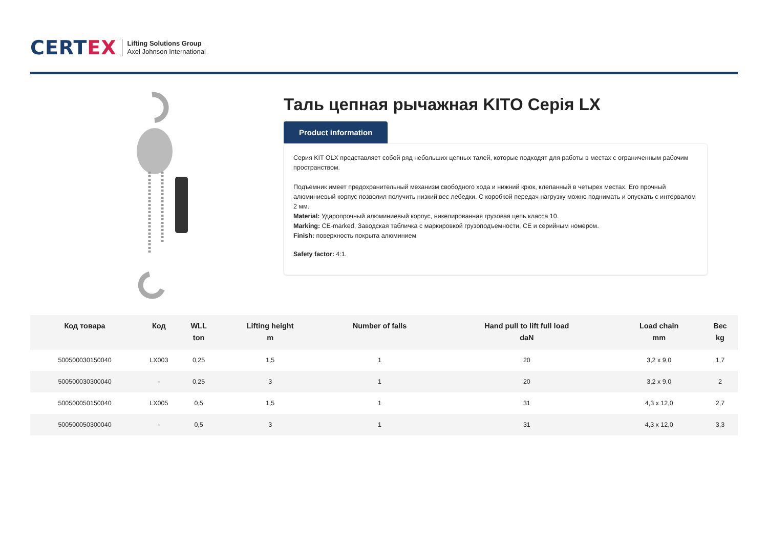CERTEX
Lifting Solutions Group
Axel Johnson International
Таль цепная рычажная KITO Серія LX
Product information
Серия KIT OLX представляет собой ряд небольших цепных талей, которые подходят для работы в местах с ограниченным рабочим пространством.
Подъемник имеет предохранительный механизм свободного хода и нижний крюк, клепанный в четырех местах. Его прочный алюминиевый корпус позволил получить низкий вес лебедки. С коробкой передач нагрузку можно поднимать и опускать с интервалом 2 мм.
Material: Ударопрочный алюминиевый корпус, никелированная грузовая цепь класса 10.
Marking: CE-marked, Заводская табличка с маркировкой грузоподъемности, CE и серийным номером.
Finish: поверхность покрыта алюминием
Safety factor: 4:1.
| Код товара | Код | WLL ton | Lifting height m | Number of falls | Hand pull to lift full load daN | Load chain mm | Вес kg |
| --- | --- | --- | --- | --- | --- | --- | --- |
| 500500030150040 | LX003 | 0,25 | 1,5 | 1 | 20 | 3,2 x 9,0 | 1,7 |
| 500500030300040 | - | 0,25 | 3 | 1 | 20 | 3,2 x 9,0 | 2 |
| 500500050150040 | LX005 | 0,5 | 1,5 | 1 | 31 | 4,3 x 12,0 | 2,7 |
| 500500050300040 | - | 0,5 | 3 | 1 | 31 | 4,3 x 12,0 | 3,3 |